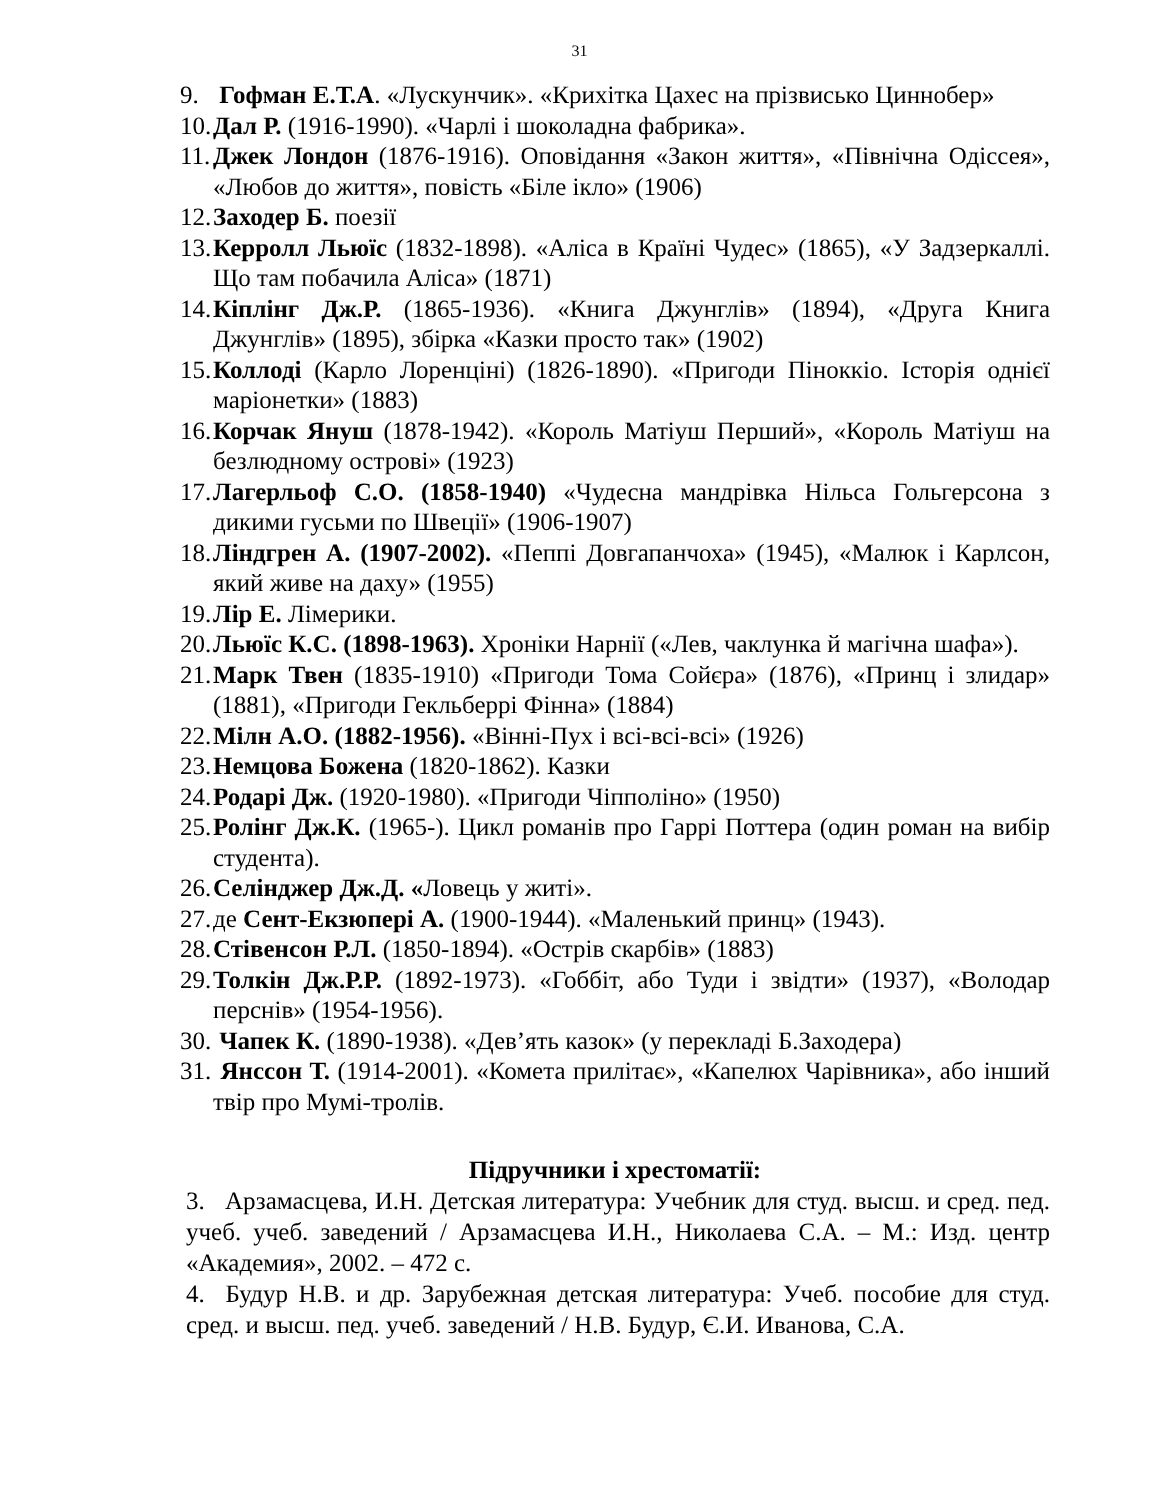31
9. Гофман Е.Т.А. «Лускунчик». «Крихітка Цахес на прізвисько Циннобер»
10. Дал Р. (1916-1990). «Чарлі і шоколадна фабрика».
11. Джек Лондон (1876-1916). Оповідання «Закон життя», «Північна Одіссея», «Любов до життя», повість «Біле ікло» (1906)
12. Заходер Б. поезії
13. Керролл Льюїс (1832-1898). «Аліса в Країні Чудес» (1865), «У Задзеркаллі. Що там побачила Аліса» (1871)
14. Кіплінг Дж.Р. (1865-1936). «Книга Джунглів» (1894), «Друга Книга Джунглів» (1895), збірка «Казки просто так» (1902)
15. Коллоді (Карло Лоренціні) (1826-1890). «Пригоди Піноккіо. Історія однієї маріонетки» (1883)
16. Корчак Януш (1878-1942). «Король Матіуш Перший», «Король Матіуш на безлюдному острові» (1923)
17. Лагерльоф С.О. (1858-1940) «Чудесна мандрівка Нільса Гольгерсона з дикими гусьми по Швеції» (1906-1907)
18. Ліндгрен А. (1907-2002). «Пеппі Довгапанчоха» (1945), «Малюк і Карлсон, який живе на даху» (1955)
19. Лір Е. Лімерики.
20. Льюїс К.С. (1898-1963). Хроніки Нарнії («Лев, чаклунка й магічна шафа»).
21. Марк Твен (1835-1910) «Пригоди Тома Сойєра» (1876), «Принц і злидар» (1881), «Пригоди Гекльберрі Фінна» (1884)
22. Мілн А.О. (1882-1956). «Вінні-Пух і всі-всі-всі» (1926)
23. Немцова Божена (1820-1862). Казки
24. Родарі Дж. (1920-1980). «Пригоди Чіпполіно» (1950)
25. Ролінг Дж.К. (1965-). Цикл романів про Гаррі Поттера (один роман на вибір студента).
26. Селінджер Дж.Д. «Ловець у житі».
27. де Сент-Екзюпері А. (1900-1944). «Маленький принц» (1943).
28. Стівенсон Р.Л. (1850-1894). «Острів скарбів» (1883)
29. Толкін Дж.Р.Р. (1892-1973). «Гоббіт, або Туди і звідти» (1937), «Володар перснів» (1954-1956).
30. Чапек К. (1890-1938). «Дев’ять казок» (у перекладі Б.Заходера)
31. Янссон Т. (1914-2001). «Комета прилітає», «Капелюх Чарівника», або інший твір про Мумі-тролів.
Підручники і хрестоматії:
3. Арзамасцева, И.Н. Детская литература: Учебник для студ. высш. и сред. пед. учеб. учеб. заведений / Арзамасцева И.Н., Николаева С.А. – М.: Изд. центр «Академия», 2002. – 472 с.
4. Будур Н.В. и др. Зарубежная детская литература: Учеб. пособие для студ. сред. и высш. пед. учеб. заведений / Н.В. Будур, Є.И. Иванова, С.А.